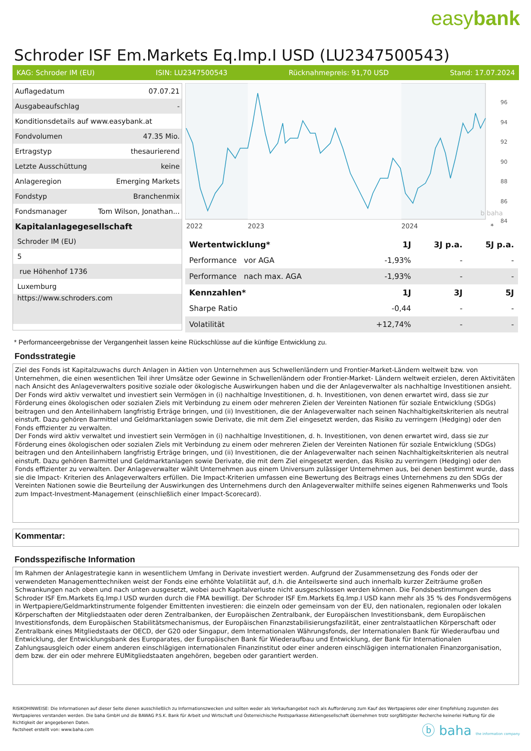easybank
Schroder ISF Em.Markets Eq.Imp.I USD (LU2347500543)
KAG: Schroder IM (EU) ISIN: LU2347500543 Rücknahmepreis: 91,70 USD Stand: 17.07.2024
| Auflagedatum | 07.07.21 |
| Ausgabeaufschlag | - |
| Konditionsdetails auf www.easybank.at | |
| Fondvolumen | 47.35 Mio. |
| Ertragstyp | thesaurierend |
| Letzte Ausschüttung | keine |
| Anlageregion | Emerging Markets |
| Fondstyp | Branchenmix |
| Fondsmanager | Tom Wilson, Jonathan... |
| Kapitalanlagegesellschaft | |
| Schroder IM (EU) | |
| 5 | |
| rue Höhenhof 1736 | |
| Luxemburg | |
| https://www.schroders.com | |
b baha
96
94
92
90
88
86
84
2022
2023
2024
*
| Wertentwicklung* | 1J | 3J p.a. | 5J p.a. |
| --- | --- | --- | --- |
| Performance vor AGA | -1,93% | - | - |
| Performance nach max. AGA | -1,93% | - | - |
| Kennzahlen* | 1J | 3J | 5J |
| Sharpe Ratio | -0,44 | - | - |
| Volatilität | +12,74% | - | - |
* Performanceergebnisse der Vergangenheit lassen keine Rückschlüsse auf die künftige Entwicklung zu.
Fondsstrategie
Ziel des Fonds ist Kapitalzuwachs durch Anlagen in Aktien von Unternehmen aus Schwellenländern und Frontier-Market-Ländern weltweit bzw. von Unternehmen, die einen wesentlichen Teil ihrer Umsätze oder Gewinne in Schwellenländern oder Frontier-Market- Ländern weltweit erzielen, deren Aktivitäten nach Ansicht des Anlageverwalters positive soziale oder ökologische Auswirkungen haben und die der Anlageverwalter als nachhaltige Investitionen ansieht. Der Fonds wird aktiv verwaltet und investiert sein Vermögen in (i) nachhaltige Investitionen, d. h. Investitionen, von denen erwartet wird, dass sie zur Förderung eines ökologischen oder sozialen Ziels mit Verbindung zu einem oder mehreren Zielen der Vereinten Nationen für soziale Entwicklung (SDGs) beitragen und den Anteilinhabern langfristig Erträge bringen, und (ii) Investitionen, die der Anlageverwalter nach seinen Nachhaltigkeitskriterien als neutral einstuft. Dazu gehören Barmittel und Geldmarktanlagen sowie Derivate, die mit dem Ziel eingesetzt werden, das Risiko zu verringern (Hedging) oder den Fonds effizienter zu verwalten.
Der Fonds wird aktiv verwaltet und investiert sein Vermögen in (i) nachhaltige Investitionen, d. h. Investitionen, von denen erwartet wird, dass sie zur Förderung eines ökologischen oder sozialen Ziels mit Verbindung zu einem oder mehreren Zielen der Vereinten Nationen für soziale Entwicklung (SDGs) beitragen und den Anteilinhabern langfristig Erträge bringen, und (ii) Investitionen, die der Anlageverwalter nach seinen Nachhaltigkeitskriterien als neutral einstuft. Dazu gehören Barmittel und Geldmarktanlagen sowie Derivate, die mit dem Ziel eingesetzt werden, das Risiko zu verringern (Hedging) oder den Fonds effizienter zu verwalten. Der Anlageverwalter wählt Unternehmen aus einem Universum zulässiger Unternehmen aus, bei denen bestimmt wurde, dass sie die Impact- Kriterien des Anlageverwalters erfüllen. Die Impact-Kriterien umfassen eine Bewertung des Beitrags eines Unternehmens zu den SDGs der Vereinten Nationen sowie die Beurteilung der Auswirkungen des Unternehmens durch den Anlageverwalter mithilfe seines eigenen Rahmenwerks und Tools zum Impact-Investment-Management (einschließlich einer Impact-Scorecard).
Kommentar:
Fondsspezifische Information
Im Rahmen der Anlagestrategie kann in wesentlichem Umfang in Derivate investiert werden. Aufgrund der Zusammensetzung des Fonds oder der verwendeten Managementtechniken weist der Fonds eine erhöhte Volatilität auf, d.h. die Anteilswerte sind auch innerhalb kurzer Zeiträume großen Schwankungen nach oben und nach unten ausgesetzt, wobei auch Kapitalverluste nicht ausgeschlossen werden können. Die Fondsbestimmungen des Schroder ISF Em.Markets Eq.Imp.I USD wurden durch die FMA bewilligt. Der Schroder ISF Em.Markets Eq.Imp.I USD kann mehr als 35 % des Fondsvermögens in Wertpapiere/Geldmarktinstrumente folgender Emittenten investieren: die einzeln oder gemeinsam von der EU, den nationalen, regionalen oder lokalen Körperschaften der Mitgliedstaaten oder deren Zentralbanken, der Europäischen Zentralbank, der Europäischen Investitionsbank, dem Europäischen Investitionsfonds, dem Europäischen Stabilitätsmechanismus, der Europäischen Finanzstabilisierungsfazilität, einer zentralstaatlichen Körperschaft oder Zentralbank eines Mitgliedstaats der OECD, der G20 oder Singapur, dem Internationalen Währungsfonds, der Internationalen Bank für Wiederaufbau und Entwicklung, der Entwicklungsbank des Europarates, der Europäischen Bank für Wiederaufbau und Entwicklung, der Bank für Internationalen Zahlungsausgleich oder einem anderen einschlägigen internationalen Finanzinstitut oder einer anderen einschlägigen internationalen Finanzorganisation, dem bzw. der ein oder mehrere EUMitgliedstaaten angehören, begeben oder garantiert werden.
RISIKOHINWEISE: Die Informationen auf dieser Seite dienen ausschließlich zu Informationszwecken und sollten weder als Verkaufsangebot noch als Aufforderung zum Kauf des Wertpapieres oder einer Empfehlung zugunsten des Wertpapieres verstanden werden. Die baha GmbH und die BAWAG P.S.K. Bank für Arbeit und Wirtschaft und Österreichische Postsparkasse Aktiengesellschaft übernehmen trotz sorgfältigster Recherche keinerlei Haftung für die Richtigkeit der angegebenen Daten.
Factsheet erstellt von: www.baha.com
ⓑ baha the information company